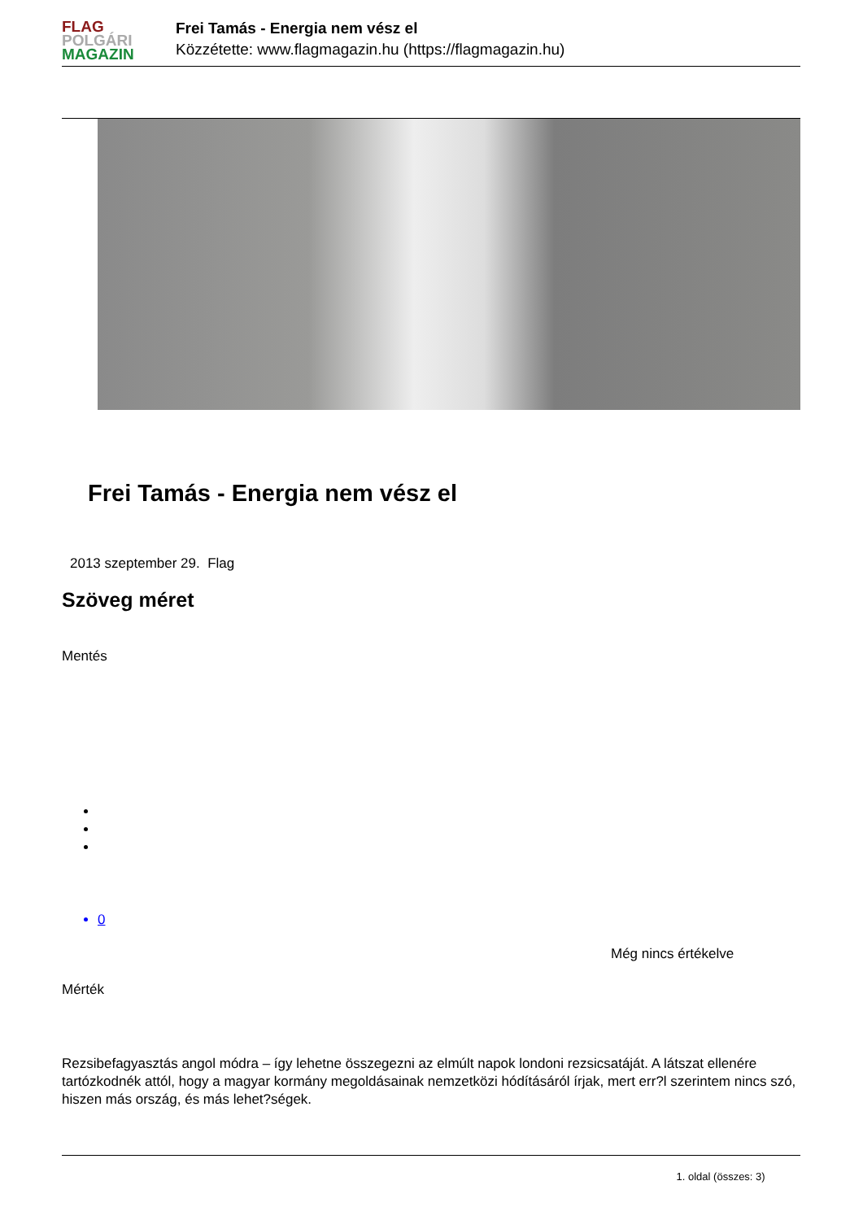FLAG
POLGÁRI
MAGAZIN
Frei Tamás - Energia nem vész el
Közzétette: www.flagmagazin.hu (https://flagmagazin.hu)
Frei Tamás - Energia nem vész el
2013 szeptember 29. Flag
Szöveg méret
Mentés
0
Még nincs értékelve
Mérték
Rezsibefagyasztás angol módra – így lehetne összegezni az elmúlt napok londoni rezsicsatáját. A látszat ellenére tartózkodnék attól, hogy a magyar kormány megoldásainak nemzetközi hódításáról írjak, mert err?l szerintem nincs szó, hiszen más ország, és más lehet?ségek.
1. oldal (összes: 3)